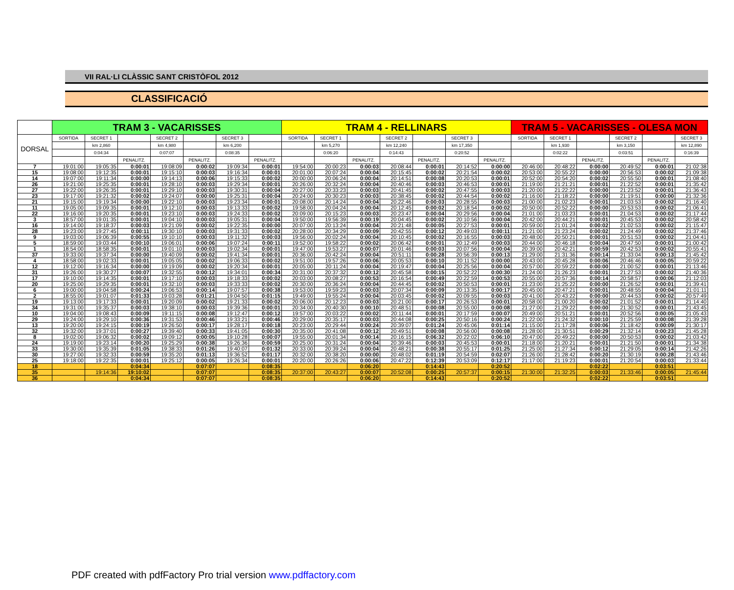VII RAL·LI CLÀSSIC SANT CRISTÒFOL 2012
CLASSIFICACIÓ
| | TRAM 3 - VACARISSES | | | | | | | TRAM 4 - RELLINARS | | | | | | | TRAM 5 - VACARISSES - OLESA MON | | | | | |
| --- | --- | --- | --- | --- | --- | --- | --- | --- | --- | --- | --- | --- | --- | --- | --- | --- | --- | --- | --- | --- |
| DORSAL | SORTIDA | SECRET 1 | | SECRET 2 | | SECRET 3 | | SORTIDA | SECRET 1 | | SECRET 2 | | SECRET 3 | | SORTIDA | SECRET 1 | | SECRET 2 | | SECRET 3 |
| | | km 2,860 | | km 4,980 | | km 6,200 | | | km 5,270 | | km 12,240 | | km 17,350 | | | km 1,930 | | km 3,150 | | km 12,890 |
| | | 0:04:34 | | 0:07:07 | | 0:08:35 | | | 0:06:20 | | 0:14:43 | | 0:20:52 | | | 0:02:22 | | 0:03:51 | | 0:16:39 |
| | | | PENALITZ. | | PENALITZ. | | PENALITZ. | | | PENALITZ. | | PENALITZ. | | PENALITZ. | | | PENALITZ. | | PENALITZ. | |
| 7 | 19:01:00 | 19:05:35 | 0:00:01 | 19:08:09 | 0:00:02 | 19:09:34 | 0:00:01 | 19:54:00 | 20:00:23 | 0:00:03 | 20:08:44 | 0:00:01 | 20:14:52 | 0:00:00 | 20:46:00 | 20:48:22 | 0:00:00 | 20:49:52 | 0:00:01 | 21:02:38 |
| 15 | 19:08:00 | 19:12:35 | 0:00:01 | 19:15:10 | 0:00:03 | 19:16:34 | 0:00:01 | 20:01:00 | 20:07:24 | 0:00:04 | 20:15:45 | 0:00:02 | 20:21:54 | 0:00:02 | 20:53:00 | 20:55:22 | 0:00:00 | 20:56:53 | 0:00:02 | 21:09:38 |
| 14 | 19:07:00 | 19:11:34 | 0:00:00 | 19:14:13 | 0:00:06 | 19:15:33 | 0:00:02 | 20:00:00 | 20:06:24 | 0:00:04 | 20:14:51 | 0:00:08 | 20:20:53 | 0:00:01 | 20:52:00 | 20:54:20 | 0:00:02 | 20:55:50 | 0:00:01 | 21:08:40 |
| 26 | 19:21:00 | 19:25:35 | 0:00:01 | 19:28:10 | 0:00:03 | 19:29:34 | 0:00:01 | 20:26:00 | 20:32:24 | 0:00:04 | 20:40:46 | 0:00:03 | 20:46:53 | 0:00:01 | 21:19:00 | 21:21:21 | 0:00:01 | 21:22:52 | 0:00:01 | 21:35:42 |
| 27 | 19:22:00 | 19:26:35 | 0:00:01 | 19:29:10 | 0:00:03 | 19:30:31 | 0:00:04 | 20:27:00 | 20:33:23 | 0:00:03 | 20:41:45 | 0:00:02 | 20:47:55 | 0:00:03 | 21:20:00 | 21:22:22 | 0:00:00 | 21:23:52 | 0:00:01 | 21:36:43 |
| 23 | 19:17:00 | 19:21:32 | 0:00:02 | 19:24:07 | 0:00:00 | 19:25:31 | 0:00:04 | 20:24:00 | 20:30:23 | 0:00:03 | 20:38:45 | 0:00:02 | 20:44:54 | 0:00:02 | 21:16:00 | 21:18:22 | 0:00:00 | 21:19:51 | 0:00:00 | 21:32:36 |
| 21 | 19:15:00 | 19:19:34 | 0:00:00 | 19:22:10 | 0:00:03 | 19:23:34 | 0:00:01 | 20:08:00 | 20:14:24 | 0:00:04 | 20:22:46 | 0:00:03 | 20:28:55 | 0:00:03 | 21:00:00 | 21:02:23 | 0:00:01 | 21:03:53 | 0:00:02 | 21:16:40 |
| 11 | 19:05:00 | 19:09:35 | 0:00:01 | 19:12:10 | 0:00:03 | 19:13:33 | 0:00:02 | 19:58:00 | 20:04:24 | 0:00:04 | 20:12:45 | 0:00:02 | 20:18:54 | 0:00:02 | 20:50:00 | 20:52:22 | 0:00:00 | 20:53:53 | 0:00:02 | 21:06:41 |
| 22 | 19:16:00 | 19:20:35 | 0:00:01 | 19:23:10 | 0:00:03 | 19:24:33 | 0:00:02 | 20:09:00 | 20:15:23 | 0:00:03 | 20:23:47 | 0:00:04 | 20:29:56 | 0:00:04 | 21:01:00 | 21:03:23 | 0:00:01 | 21:04:53 | 0:00:02 | 21:17:44 |
| 3 | 18:57:00 | 19:01:35 | 0:00:01 | 19:04:10 | 0:00:03 | 19:05:31 | 0:00:04 | 19:50:00 | 19:56:39 | 0:00:19 | 20:04:45 | 0:00:02 | 20:10:56 | 0:00:04 | 20:42:00 | 20:44:21 | 0:00:01 | 20:45:53 | 0:00:02 | 20:58:42 |
| 16 | 19:14:00 | 19:18:37 | 0:00:03 | 19:21:09 | 0:00:02 | 19:22:35 | 0:00:00 | 20:07:00 | 20:13:24 | 0:00:04 | 20:21:48 | 0:00:05 | 20:27:53 | 0:00:01 | 20:59:00 | 21:01:24 | 0:00:02 | 21:02:53 | 0:00:02 | 21:15:47 |
| 28 | 19:23:00 | 19:27:45 | 0:00:11 | 19:30:10 | 0:00:03 | 19:31:33 | 0:00:02 | 20:28:00 | 20:34:29 | 0:00:09 | 20:42:55 | 0:00:12 | 20:49:03 | 0:00:11 | 21:21:00 | 21:23:24 | 0:00:02 | 21:24:49 | 0:00:02 | 21:37:46 |
| 9 | 19:03:00 | 19:06:39 | 0:00:55 | 19:10:10 | 0:00:03 | 19:11:32 | 0:00:03 | 19:56:00 | 20:02:24 | 0:00:04 | 20:10:45 | 0:00:02 | 20:16:55 | 0:00:03 | 20:48:00 | 20:50:21 | 0:00:01 | 20:51:53 | 0:00:02 | 21:04:41 |
| 5 | 18:59:00 | 19:03:44 | 0:00:10 | 19:06:01 | 0:00:06 | 19:07:24 | 0:00:11 | 19:52:00 | 19:58:22 | 0:00:02 | 20:06:42 | 0:00:01 | 20:12:49 | 0:00:03 | 20:44:00 | 20:46:18 | 0:00:04 | 20:47:50 | 0:00:01 | 21:00:42 |
| 1 | 18:54:00 | 18:58:35 | 0:00:01 | 19:01:10 | 0:00:03 | 19:02:34 | 0:00:01 | 19:47:00 | 19:53:27 | 0:00:07 | 20:01:46 | 0:00:03 | 20:07:56 | 0:00:04 | 20:39:00 | 20:42:21 | 0:00:59 | 20:42:53 | 0:00:02 | 20:55:41 |
| 37 | 19:33:00 | 19:37:34 | 0:00:00 | 19:40:09 | 0:00:02 | 19:41:34 | 0:00:01 | 20:36:00 | 20:42:24 | 0:00:04 | 20:51:11 | 0:00:28 | 20:56:39 | 0:00:13 | 21:29:00 | 21:31:36 | 0:00:14 | 21:33:04 | 0:00:13 | 21:45:42 |
| 4 | 18:58:00 | 19:02:33 | 0:00:01 | 19:05:05 | 0:00:02 | 19:06:33 | 0:00:02 | 19:51:00 | 19:57:26 | 0:00:06 | 20:05:53 | 0:00:10 | 20:11:52 | 0:00:00 | 20:43:00 | 20:45:28 | 0:00:06 | 20:46:46 | 0:00:05 | 20:59:22 |
| 12 | 19:12:00 | 19:16:34 | 0:00:00 | 19:19:09 | 0:00:02 | 19:20:34 | 0:00:01 | 20:05:00 | 20:11:24 | 0:00:04 | 20:19:47 | 0:00:04 | 20:25:56 | 0:00:04 | 20:57:00 | 20:59:22 | 0:00:00 | 21:00:52 | 0:00:01 | 21:13:46 |
| 31 | 19:26:00 | 19:30:27 | 0:00:07 | 19:32:55 | 0:00:12 | 19:34:01 | 0:00:34 | 20:31:00 | 20:37:32 | 0:00:12 | 20:45:58 | 0:00:15 | 20:52:22 | 0:00:30 | 21:24:00 | 21:26:23 | 0:00:01 | 21:27:53 | 0:00:02 | 21:40:36 |
| 17 | 19:10:00 | 19:14:35 | 0:00:01 | 19:17:10 | 0:00:03 | 19:18:33 | 0:00:02 | 20:03:00 | 20:08:27 | 0:00:53 | 20:16:54 | 0:00:49 | 20:22:59 | 0:00:53 | 20:55:00 | 20:57:36 | 0:00:14 | 20:58:57 | 0:00:06 | 21:12:03 |
| 20 | 19:25:00 | 19:29:35 | 0:00:01 | 19:32:10 | 0:00:03 | 19:33:33 | 0:00:02 | 20:30:00 | 20:36:24 | 0:00:04 | 20:44:45 | 0:00:02 | 20:50:53 | 0:00:01 | 21:23:00 | 21:25:22 | 0:00:00 | 21:26:52 | 0:00:01 | 21:39:41 |
| 6 | 19:00:00 | 19:04:58 | 0:00:24 | 19:06:53 | 0:00:14 | 19:07:57 | 0:00:38 | 19:53:00 | 19:59:23 | 0:00:03 | 20:07:34 | 0:00:09 | 20:13:35 | 0:00:17 | 20:45:00 | 20:47:21 | 0:00:01 | 20:48:55 | 0:00:04 | 21:01:11 |
| 2 | 18:55:00 | 19:01:07 | 0:01:33 | 19:03:28 | 0:01:21 | 19:04:50 | 0:01:15 | 19:49:00 | 19:55:24 | 0:00:04 | 20:03:45 | 0:00:02 | 20:09:55 | 0:00:03 | 20:41:00 | 20:43:22 | 0:00:00 | 20:44:53 | 0:00:02 | 20:57:49 |
| 19 | 19:13:00 | 19:17:33 | 0:00:01 | 19:20:09 | 0:00:02 | 19:21:33 | 0:00:02 | 20:06:00 | 20:12:23 | 0:00:03 | 20:21:00 | 0:00:17 | 20:26:53 | 0:00:01 | 20:58:00 | 21:00:20 | 0:00:02 | 21:01:52 | 0:00:01 | 21:14:40 |
| 34 | 19:31:00 | 19:35:37 | 0:00:03 | 19:38:10 | 0:00:03 | 19:39:36 | 0:00:01 | 20:34:00 | 20:40:30 | 0:00:10 | 20:48:51 | 0:00:08 | 20:55:00 | 0:00:08 | 21:27:00 | 21:29:22 | 0:00:00 | 21:30:52 | 0:00:01 | 21:43:45 |
| 10 | 19:04:00 | 19:08:43 | 0:00:09 | 19:11:15 | 0:00:08 | 19:12:47 | 0:00:12 | 19:57:00 | 20:03:22 | 0:00:02 | 20:11:44 | 0:00:01 | 20:17:59 | 0:00:07 | 20:49:00 | 20:51:21 | 0:00:01 | 20:52:56 | 0:00:05 | 21:05:43 |
| 29 | 19:24:00 | 19:29:10 | 0:00:36 | 19:31:53 | 0:00:46 | 19:33:21 | 0:00:46 | 20:29:00 | 20:35:17 | 0:00:03 | 20:44:08 | 0:00:25 | 20:50:16 | 0:00:24 | 21:22:00 | 21:24:32 | 0:00:10 | 21:25:59 | 0:00:08 | 21:39:28 |
| 13 | 19:20:00 | 19:24:15 | 0:00:19 | 19:26:50 | 0:00:17 | 19:28:17 | 0:00:18 | 20:23:00 | 20:29:44 | 0:00:24 | 20:39:07 | 0:01:24 | 20:45:06 | 0:01:14 | 21:15:00 | 21:17:28 | 0:00:06 | 21:18:42 | 0:00:09 | 21:30:17 |
| 32 | 19:32:00 | 19:37:01 | 0:00:27 | 19:39:40 | 0:00:33 | 19:41:05 | 0:00:30 | 20:35:00 | 20:41:08 | 0:00:12 | 20:49:51 | 0:00:08 | 20:56:00 | 0:00:08 | 21:28:00 | 21:30:51 | 0:00:29 | 21:32:14 | 0:00:23 | 21:45:28 |
| 8 | 19:02:00 | 19:06:32 | 0:00:02 | 19:09:12 | 0:00:05 | 19:10:28 | 0:00:07 | 19:55:00 | 20:01:34 | 0:00:14 | 20:16:15 | 0:06:32 | 20:22:02 | 0:06:10 | 20:47:00 | 20:49:22 | 0:00:00 | 20:50:53 | 0:00:02 | 21:03:42 |
| 24 | 19:19:00 | 19:23:14 | 0:00:20 | 19:25:29 | 0:00:38 | 19:26:36 | 0:00:59 | 20:25:00 | 20:31:24 | 0:00:04 | 20:39:46 | 0:00:03 | 20:45:53 | 0:00:01 | 21:18:00 | 21:20:21 | 0:00:01 | 21:21:50 | 0:00:01 | 21:34:38 |
| 33 | 19:30:00 | 19:35:39 | 0:01:05 | 19:38:33 | 0:01:26 | 19:40:07 | 0:01:32 | 20:33:00 | 20:39:24 | 0:00:04 | 20:48:21 | 0:00:38 | 20:55:17 | 0:01:25 | 21:25:00 | 21:27:34 | 0:00:12 | 21:29:05 | 0:00:14 | 21:42:26 |
| 30 | 19:27:00 | 19:32:33 | 0:00:59 | 19:35:20 | 0:01:13 | 19:36:52 | 0:01:17 | 20:32:00 | 20:38:20 | 0:00:00 | 20:48:02 | 0:01:19 | 20:54:59 | 0:02:07 | 21:26:00 | 21:28:42 | 0:00:20 | 21:30:19 | 0:00:28 | 21:43:46 |
| 25 | 19:18:00 | 19:22:35 | 0:00:01 | 19:25:12 | 0:00:05 | 19:26:34 | 0:00:01 | 20:20:00 | 20:26:26 | 0:00:06 | 20:47:22 | 0:12:39 | 20:53:09 | 0:12:17 | 21:17:00 | 21:19:23 | 0:00:01 | 21:20:54 | 0:00:03 | 21:33:44 |
| 18 | | | 0:04:34 | | 0:07:07 | | 0:08:35 | | | 0:06:20 | | 0:14:43 | | 0:20:52 | | | 0:02:22 | | 0:03:51 | |
| 35 | | 19:14:36 | 19:10:02 | | 0:07:07 | | 0:08:35 | 20:37:00 | 20:43:27 | 0:00:07 | 20:52:08 | 0:00:25 | 20:57:37 | 0:00:15 | 21:30:00 | 21:32:25 | 0:00:03 | 21:33:46 | 0:00:05 | 21:45:44 |
| 36 | | | 0:04:34 | | 0:07:07 | | 0:08:35 | | | 0:06:20 | | 0:14:43 | | 0:20:52 | | | 0:02:22 | | 0:03:51 | |
PDF created with pdfFactory Pro trial version www.pdffactory.com